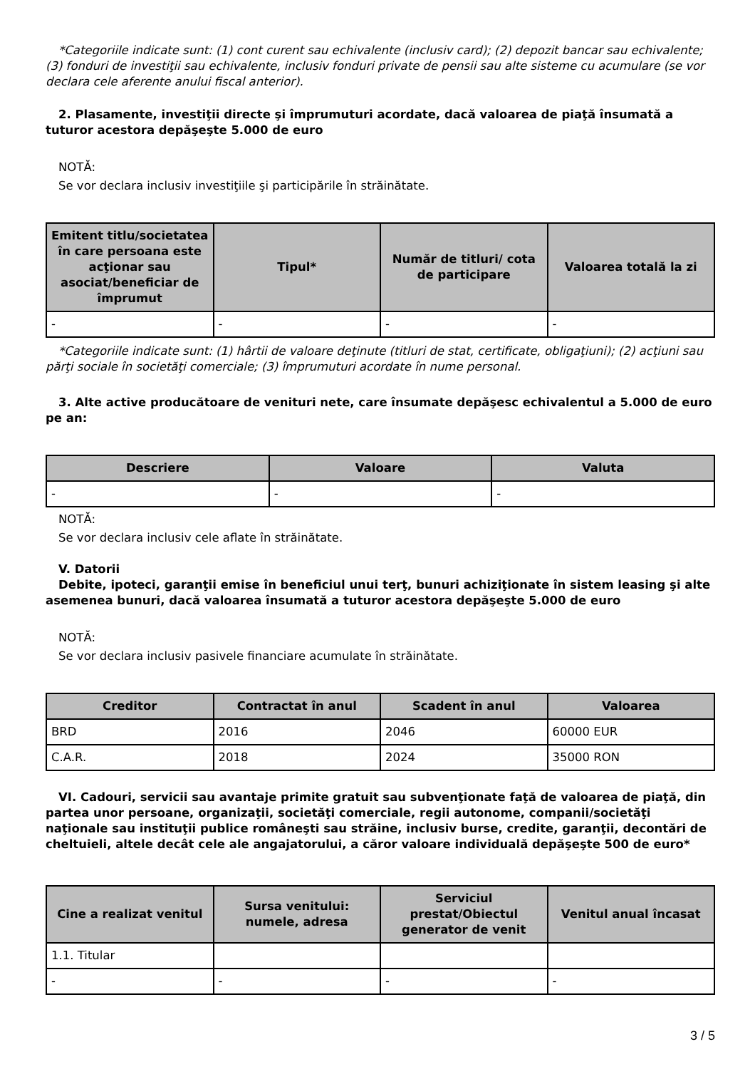*Categoriile indicate sunt: (1) cont curent sau echivalente (inclusiv card); (2) depozit bancar sau echivalente; (3) fonduri de investiţii sau echivalente, inclusiv fonduri private de pensii sau alte sisteme cu acumulare (se vor declara cele aferente anului fiscal anterior).
2. Plasamente, investiţii directe şi împrumuturi acordate, dacă valoarea de piaţă însumată a tuturor acestora depăşeşte 5.000 de euro
NOTĂ:
Se vor declara inclusiv investiţiile şi participările în străinătate.
| Emitent titlu/societatea în care persoana este acţionar sau asociat/beneficiar de împrumut | Tipul* | Număr de titluri/ cota de participare | Valoarea totală la zi |
| --- | --- | --- | --- |
| - | - | - | - |
*Categoriile indicate sunt: (1) hârtii de valoare deţinute (titluri de stat, certificate, obligaţiuni); (2) acţiuni sau părţi sociale în societăţi comerciale; (3) împrumuturi acordate în nume personal.
3. Alte active producătoare de venituri nete, care însumate depăşesc echivalentul a 5.000 de euro pe an:
| Descriere | Valoare | Valuta |
| --- | --- | --- |
| - | - | - |
NOTĂ:
Se vor declara inclusiv cele aflate în străinătate.
V. Datorii
Debite, ipoteci, garanţii emise în beneficiul unui terţ, bunuri achiziţionate în sistem leasing şi alte asemenea bunuri, dacă valoarea însumată a tuturor acestora depăşeşte 5.000 de euro
NOTĂ:
Se vor declara inclusiv pasivele financiare acumulate în străinătate.
| Creditor | Contractat în anul | Scadent în anul | Valoarea |
| --- | --- | --- | --- |
| BRD | 2016 | 2046 | 60000 EUR |
| C.A.R. | 2018 | 2024 | 35000 RON |
VI. Cadouri, servicii sau avantaje primite gratuit sau subvenţionate faţă de valoarea de piaţă, din partea unor persoane, organizaţii, societăţi comerciale, regii autonome, companii/societăţi naţionale sau instituţii publice româneşti sau străine, inclusiv burse, credite, garanţii, decontări de cheltuieli, altele decât cele ale angajatorului, a căror valoare individuală depăşeşte 500 de euro*
| Cine a realizat venitul | Sursa venitului: numele, adresa | Serviciul prestat/Obiectul generator de venit | Venitul anual încasat |
| --- | --- | --- | --- |
| 1.1. Titular | | | |
| - | - | - | - |
3 / 5